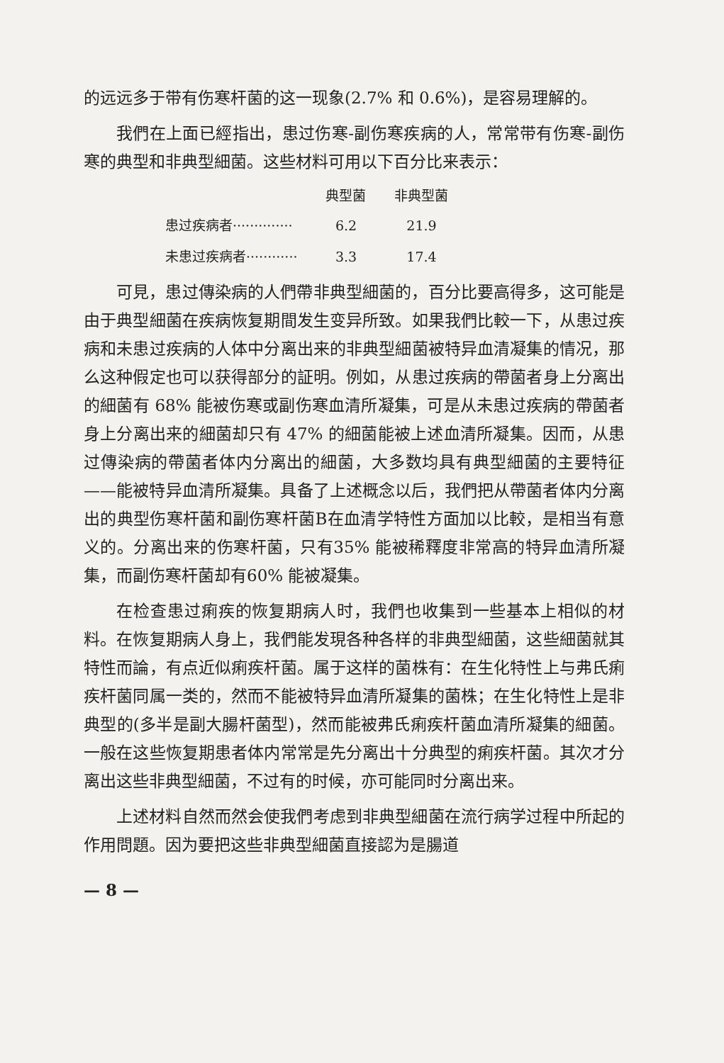的远远多于带有伤寒杆菌的这一现象(2.7% 和 0.6%)，是容易理解的。
我們在上面已經指出，患过伤寒-副伤寒疾病的人，常常带有伤寒-副伤寒的典型和非典型細菌。这些材料可用以下百分比来表示：
| | 典型菌 | 非典型菌 |
| --- | --- | --- |
| 患过疾病者·············· | 6.2 | 21.9 |
| 未患过疾病者············ | 3.3 | 17.4 |
可見，患过傳染病的人們帶非典型細菌的，百分比要高得多，这可能是由于典型細菌在疾病恢复期間发生变异所致。如果我們比較一下，从患过疾病和未患过疾病的人体中分离出来的非典型細菌被特异血清凝集的情况，那么这种假定也可以获得部分的証明。例如，从患过疾病的帶菌者身上分离出的細菌有 68% 能被伤寒或副伤寒血清所凝集，可是从未患过疾病的帶菌者身上分离出来的細菌却只有 47% 的細菌能被上述血清所凝集。因而，从患过傳染病的帶菌者体内分离出的細菌，大多数均具有典型細菌的主要特征——能被特异血清所凝集。具备了上述概念以后，我們把从帶菌者体内分离出的典型伤寒杆菌和副伤寒杆菌B在血清学特性方面加以比較，是相当有意义的。分离出来的伤寒杆菌，只有35% 能被稀釋度非常高的特异血清所凝集，而副伤寒杆菌却有60% 能被凝集。
在检查患过痢疾的恢复期病人时，我們也收集到一些基本上相似的材料。在恢复期病人身上，我們能发現各种各样的非典型細菌，这些細菌就其特性而論，有点近似痢疾杆菌。属于这样的菌株有：在生化特性上与弗氏痢疾杆菌同属一类的，然而不能被特异血清所凝集的菌株；在生化特性上是非典型的(多半是副大腸杆菌型)，然而能被弗氏痢疾杆菌血清所凝集的細菌。一般在这些恢复期患者体内常常是先分离出十分典型的痢疾杆菌。其次才分离出这些非典型細菌，不过有的时候，亦可能同时分离出来。
上述材料自然而然会使我們考虑到非典型細菌在流行病学过程中所起的作用問題。因为要把这些非典型細菌直接認为是腸道
— 8 —